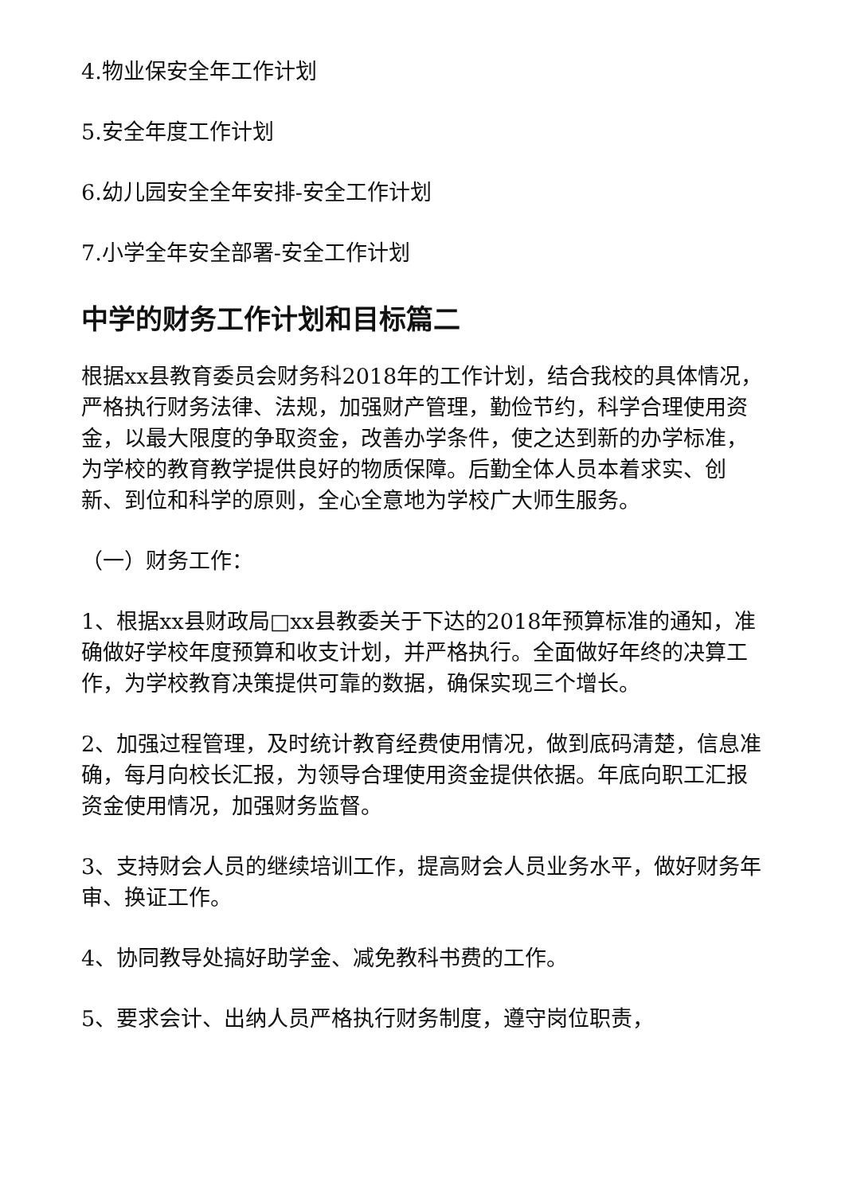4.物业保安全年工作计划
5.安全年度工作计划
6.幼儿园安全全年安排-安全工作计划
7.小学全年安全部署-安全工作计划
中学的财务工作计划和目标篇二
根据xx县教育委员会财务科2018年的工作计划，结合我校的具体情况，严格执行财务法律、法规，加强财产管理，勤俭节约，科学合理使用资金，以最大限度的争取资金，改善办学条件，使之达到新的办学标准，为学校的教育教学提供良好的物质保障。后勤全体人员本着求实、创新、到位和科学的原则，全心全意地为学校广大师生服务。
（一）财务工作：
1、根据xx县财政局□xx县教委关于下达的2018年预算标准的通知，准确做好学校年度预算和收支计划，并严格执行。全面做好年终的决算工作，为学校教育决策提供可靠的数据，确保实现三个增长。
2、加强过程管理，及时统计教育经费使用情况，做到底码清楚，信息准确，每月向校长汇报，为领导合理使用资金提供依据。年底向职工汇报资金使用情况，加强财务监督。
3、支持财会人员的继续培训工作，提高财会人员业务水平，做好财务年审、换证工作。
4、协同教导处搞好助学金、减免教科书费的工作。
5、要求会计、出纳人员严格执行财务制度，遵守岗位职责，